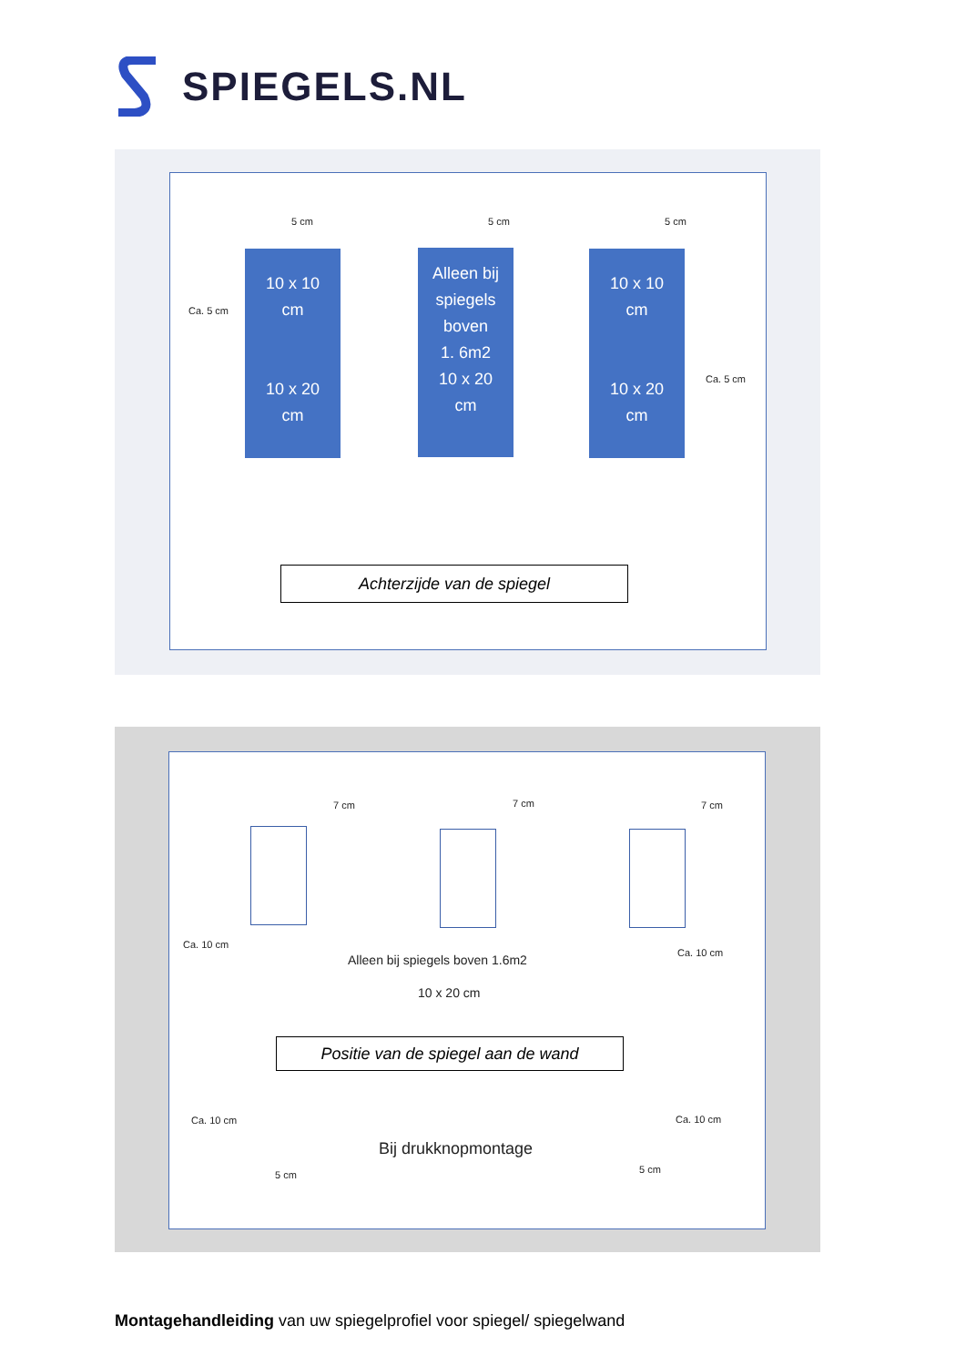SPIEGELS.NL
5 cm 5 cm 5 cm
Ca. 5 cm
Ca. 5 cm
10 x 10
cm
10 x 20
cm
Alleen bij
spiegels
boven
1. 6m2
10 x 20
cm
10 x 10
cm
10 x 20
cm
Achterzijde van de spiegel
7 cm 7 cm 7 cm
Ca. 10 cm
Ca. 10 cm
Alleen bij spiegels boven 1.6m2
10 x 20 cm
Positie van de spiegel aan de wand
Ca. 10 cm Ca. 10 cm
Bij drukknopmontage
5 cm 5 cm
Montagehandleiding van uw spiegelprofiel voor spiegel/ spiegelwand